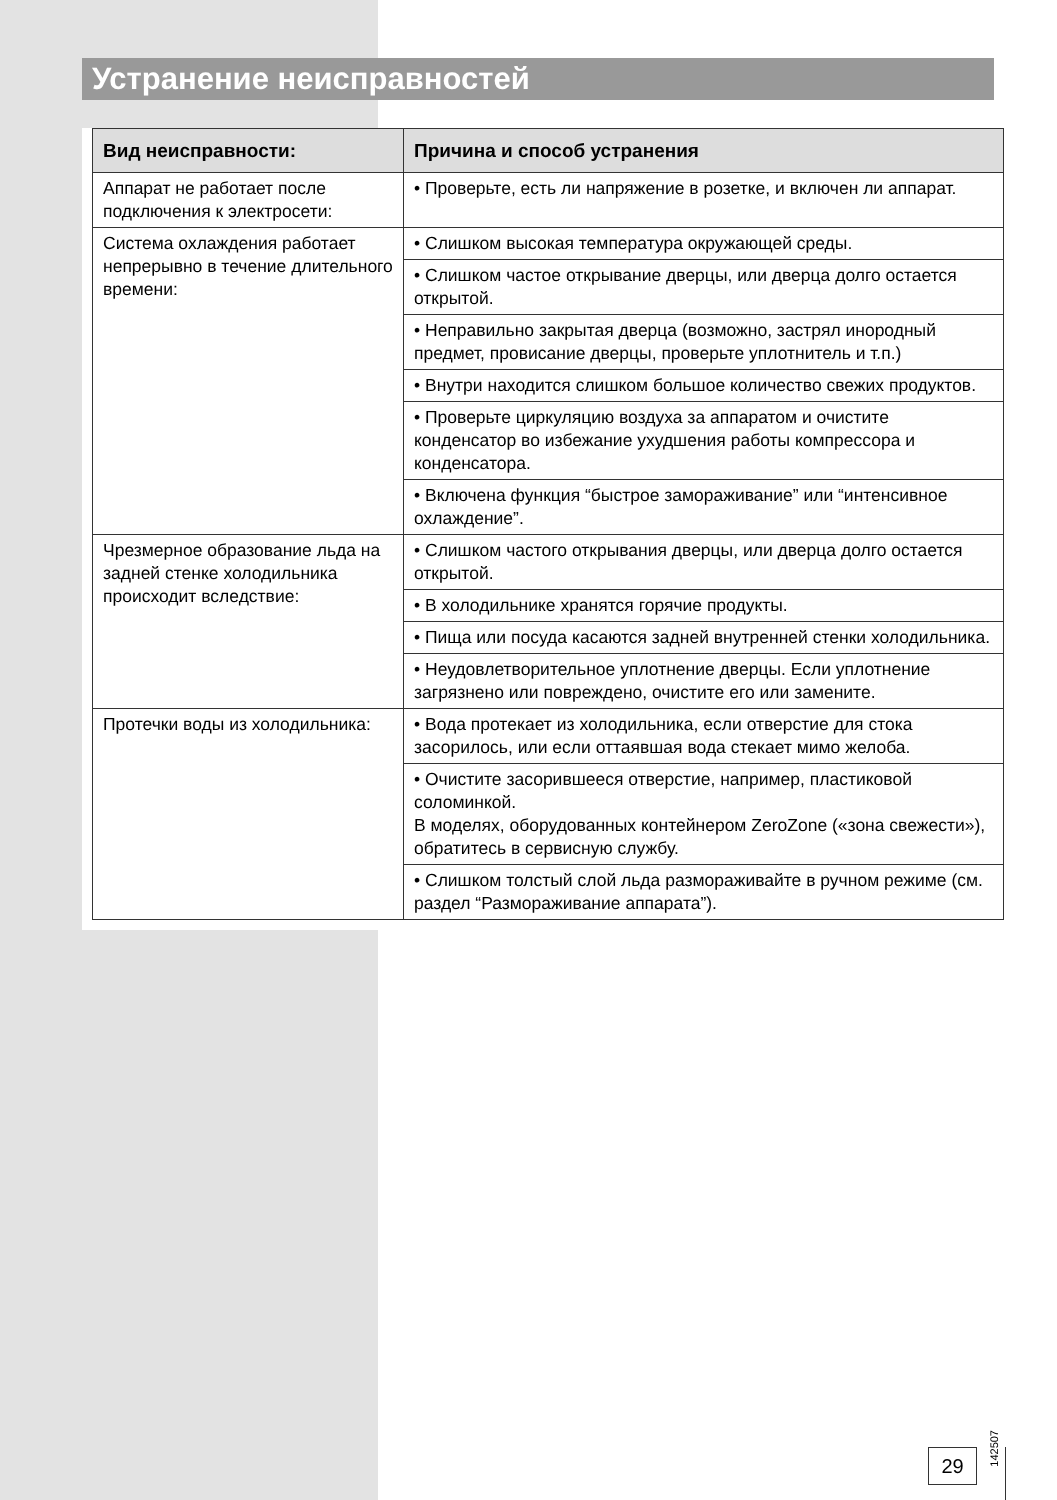Устранение неисправностей
| Вид неисправности: | Причина и способ устранения |
| --- | --- |
| Аппарат не работает после подключения к электросети: | • Проверьте, есть ли напряжение в розетке, и включен ли аппарат. |
| Система охлаждения работает непрерывно в течение длительного времени: | • Слишком высокая температура окружающей среды. |
| | • Слишком частое открывание дверцы, или дверца долго остается открытой. |
| | • Неправильно закрытая дверца (возможно, застрял инородный предмет, провисание дверцы, проверьте уплотнитель и т.п.) |
| | • Внутри находится слишком большое количество свежих продуктов. |
| | • Проверьте циркуляцию воздуха за аппаратом и очистите конденсатор во избежание ухудшения работы компрессора и конденсатора. |
| | • Включена функция “быстрое замораживание” или “интенсивное охлаждение”. |
| Чрезмерное образование льда на задней стенке холодильника происходит вследствие: | • Слишком частого открывания дверцы, или дверца долго остается открытой. |
| | • В холодильнике хранятся горячие продукты. |
| | • Пища или посуда касаются задней внутренней стенки холодильника. |
| | • Неудовлетворительное уплотнение дверцы. Если уплотнение загрязнено или повреждено, очистите его или замените. |
| Протечки воды из холодильника: | • Вода протекает из холодильника, если отверстие для стока засорилось, или если оттаявшая вода стекает мимо желоба. |
| | • Очистите засорившееся отверстие, например, пластиковой соломинкой. В моделях, оборудованных контейнером ZeroZone («зона свежести»), обратитесь в сервисную службу. |
| | • Слишком толстый слой льда размораживайте в ручном режиме (см. раздел “Размораживание аппарата”). |
142507
29